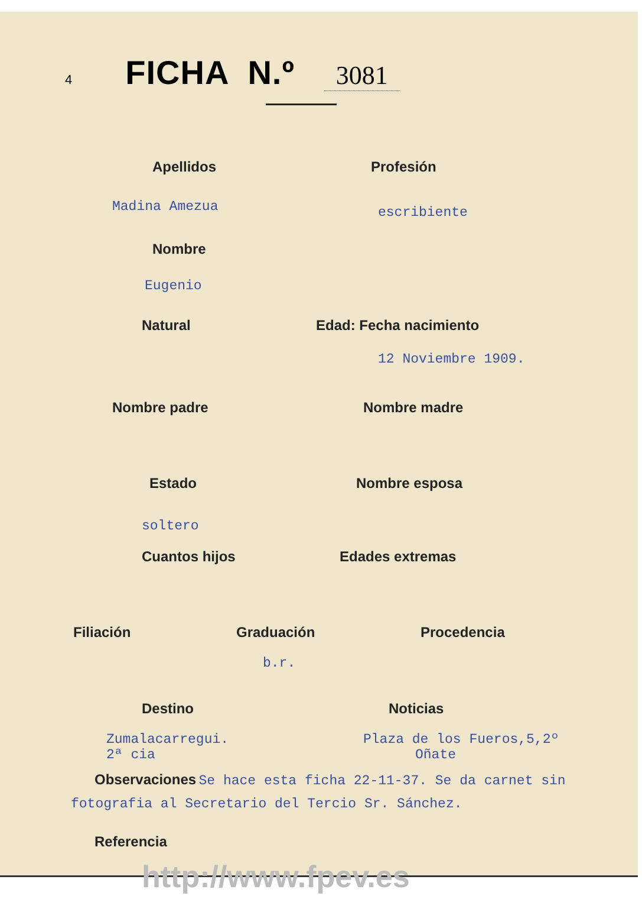4
FICHA N.º
3081
Apellidos Profesión
Madina Amezua
escribiente
Nombre
Eugenio
Natural Edad: Fecha nacimiento
12 Noviembre 1909.
Nombre padre Nombre madre
Estado Nombre esposa
soltero
Cuantos hijos Edades extremas
Filiación Graduación Procedencia
b.r.
Destino Noticias
Zumalacarregui.
2ª cia
Plaza de los Fueros,5,2º
Oñate
Observaciones Se hace esta ficha 22-11-37. Se da carnet sin fotografia al Secretario del Tercio Sr. Sánchez.
Referencia
http://www.fpev.es